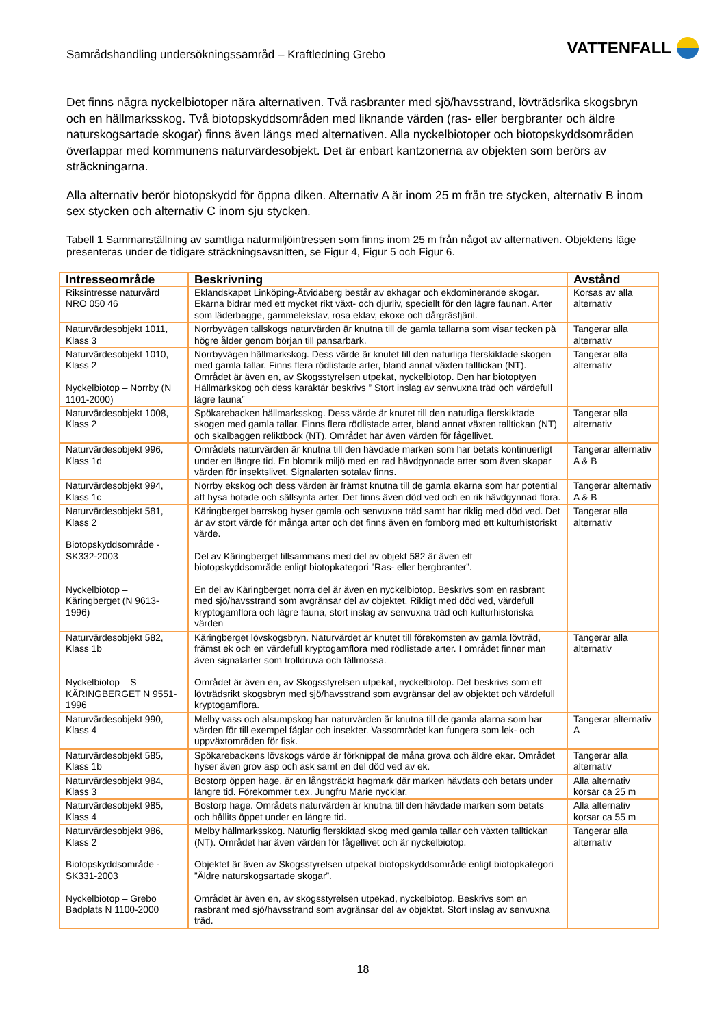Samrådshandling undersökningssamråd – Kraftledning Grebo
VATTENFALL
Det finns några nyckelbiotoper nära alternativen. Två rasbranter med sjö/havsstrand, lövträdsrika skogsbryn och en hällmarksskog. Två biotopskyddsområden med liknande värden (ras- eller bergbranter och äldre naturskogsartade skogar) finns även längs med alternativen. Alla nyckelbiotoper och biotopskyddsområden överlappar med kommunens naturvärdesobjekt. Det är enbart kantzonerna av objekten som berörs av sträckningarna.
Alla alternativ berör biotopskydd för öppna diken. Alternativ A är inom 25 m från tre stycken, alternativ B inom sex stycken och alternativ C inom sju stycken.
Tabell 1 Sammanställning av samtliga naturmiljöintressen som finns inom 25 m från något av alternativen. Objektens läge presenteras under de tidigare sträckningsavsnitten, se Figur 4, Figur 5 och Figur 6.
| Intresseområde | Beskrivning | Avstånd |
| --- | --- | --- |
| Riksintresse naturvård NRO 050 46 | Eklandskapet Linköping-Åtvidaberg består av ekhagar och ekdominerande skogar. Ekarna bidrar med ett mycket rikt växt- och djurliv, speciellt för den lägre faunan. Arter som läderbagge, gammelekslav, rosa eklav, ekoxe och dårgräsfjäril. | Korsas av alla alternativ |
| Naturvärdesobjekt 1011, Klass 3 | Norrbyvägen tallskogs naturvärden är knutna till de gamla tallarna som visar tecken på högre ålder genom början till pansarbark. | Tangerar alla alternativ |
| Naturvärdesobjekt 1010, Klass 2 Nyckelbiotop – Norrby (N 1101-2000) | Norrbyvägen hällmarkskog. Dess värde är knutet till den naturliga flerskiktade skogen med gamla tallar. Finns flera rödlistade arter, bland annat växten talltickan (NT). Området är även en, av Skogsstyrelsen utpekat, nyckelbiotop. Den har biotoptyen Hällmarkskog och dess karaktär beskrivs ” Stort inslag av senvuxna träd och värdefull lägre fauna” | Tangerar alla alternativ |
| Naturvärdesobjekt 1008, Klass 2 | Spökarebacken hällmarksskog. Dess värde är knutet till den naturliga flerskiktade skogen med gamla tallar. Finns flera rödlistade arter, bland annat växten talltickan (NT) och skalbaggen reliktbock (NT). Området har även värden för fågellivet. | Tangerar alla alternativ |
| Naturvärdesobjekt 996, Klass 1d | Områdets naturvärden är knutna till den hävdade marken som har betats kontinuerligt under en längre tid. En blomrik miljö med en rad hävdgynnade arter som även skapar värden för insektslivet. Signalarten sotalav finns. | Tangerar alternativ A & B |
| Naturvärdesobjekt 994, Klass 1c | Norrby ekskog och dess värden är främst knutna till de gamla ekarna som har potential att hysa hotade och sällsynta arter. Det finns även död ved och en rik hävdgynnad flora. | Tangerar alternativ A & B |
| Naturvärdesobjekt 581, Klass 2 Biotopskyddsområde - SK332-2003 Nyckelbiotop – Käringberget (N 9613-1996) | Käringberget barrskog hyser gamla och senvuxna träd samt har riklig med död ved. Det är av stort värde för många arter och det finns även en fornborg med ett kulturhistoriskt värde. Del av Käringberget tillsammans med del av objekt 582 är även ett biotopskyddsområde enligt biotopkategori ”Ras- eller bergbranter”. En del av Käringberget norra del är även en nyckelbiotop. Beskrivs som en rasbrant med sjö/havsstrand som avgränsar del av objektet. Rikligt med död ved, värdefull kryptogamflora och lägre fauna, stort inslag av senvuxna träd och kulturhistoriska värden | Tangerar alla alternativ |
| Naturvärdesobjekt 582, Klass 1b Nyckelbiotop – S KÄRINGBERGET N 9551-1996 | Käringberget lövskogsbryn. Naturvärdet är knutet till förekomsten av gamla lövträd, främst ek och en värdefull kryptogamflora med rödlistade arter. I området finner man även signalarter som trolldruva och fällmossa. Området är även en, av Skogsstyrelsen utpekat, nyckelbiotop. Det beskrivs som ett lövträdsrikt skogsbryn med sjö/havsstrand som avgränsar del av objektet och värdefull kryptogamflora. | Tangerar alla alternativ |
| Naturvärdesobjekt 990, Klass 4 | Melby vass och alsumpskog har naturvärden är knutna till de gamla alarna som har värden för till exempel fåglar och insekter. Vassområdet kan fungera som lek- och uppväxtområden för fisk. | Tangerar alternativ A |
| Naturvärdesobjekt 585, Klass 1b | Spökarebackens lövskogs värde är förknippat de måna grova och äldre ekar. Området hyser även grov asp och ask samt en del död ved av ek. | Tangerar alla alternativ |
| Naturvärdesobjekt 984, Klass 3 | Bostorp öppen hage, är en långsträckt hagmark där marken hävdats och betats under längre tid. Förekommer t.ex. Jungfru Marie nycklar. | Alla alternativ korsar ca 25 m |
| Naturvärdesobjekt 985, Klass 4 | Bostorp hage. Områdets naturvärden är knutna till den hävdade marken som betats och hållits öppet under en längre tid. | Alla alternativ korsar ca 55 m |
| Naturvärdesobjekt 986, Klass 2 Biotopskyddsområde - SK331-2003 Nyckelbiotop – Grebo Badplats N 1100-2000 | Melby hällmarksskog. Naturlig flerskiktad skog med gamla tallar och växten talltickan (NT). Området har även värden för fågellivet och är nyckelbiotop. Objektet är även av Skogsstyrelsen utpekat biotopskyddsområde enligt biotopkategori ”Äldre naturskogsartade skogar”. Området är även en, av skogsstyrelsen utpekad, nyckelbiotop. Beskrivs som en rasbrant med sjö/havsstrand som avgränsar del av objektet. Stort inslag av senvuxna träd. | Tangerar alla alternativ |
18